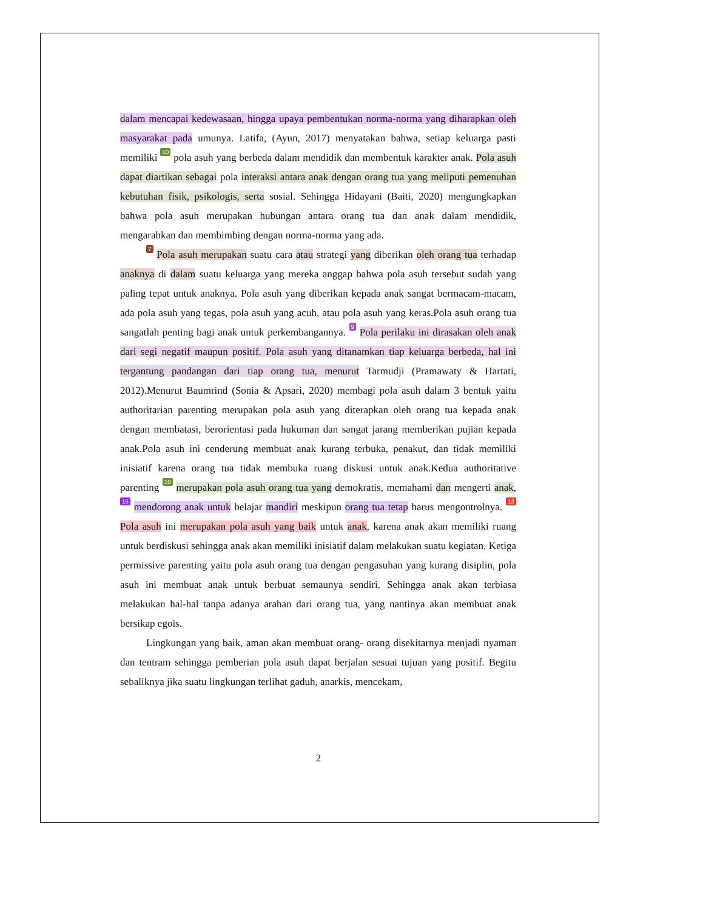dalam mencapai kedewasaan, hingga upaya pembentukan norma-norma yang diharapkan oleh masyarakat pada umunya. Latifa, (Ayun, 2017) menyatakan bahwa, setiap keluarga pasti memiliki 10 pola asuh yang berbeda dalam mendidik dan membentuk karakter anak. Pola asuh dapat diartikan sebagai pola interaksi antara anak dengan orang tua yang meliputi pemenuhan kebutuhan fisik, psikologis, serta sosial. Sehingga Hidayani (Baiti, 2020) mengungkapkan bahwa pola asuh merupakan hubungan antara orang tua dan anak dalam mendidik, mengarahkan dan membimbing dengan norma-norma yang ada.
7 Pola asuh merupakan suatu cara atau strategi yang diberikan oleh orang tua terhadap anaknya di dalam suatu keluarga yang mereka anggap bahwa pola asuh tersebut sudah yang paling tepat untuk anaknya. Pola asuh yang diberikan kepada anak sangat bermacam-macam, ada pola asuh yang tegas, pola asuh yang acuh, atau pola asuh yang keras.Pola asuh orang tua sangatlah penting bagi anak untuk perkembangannya. 9 Pola perilaku ini dirasakan oleh anak dari segi negatif maupun positif. Pola asuh yang ditanamkan tiap keluarga berbeda, hal ini tergantung pandangan dari tiap orang tua, menurut Tarmudji (Pramawaty & Hartati, 2012).Menurut Baumrind (Sonia & Apsari, 2020) membagi pola asuh dalam 3 bentuk yaitu authoritarian parenting merupakan pola asuh yang diterapkan oleh orang tua kepada anak dengan membatasi, berorientasi pada hukuman dan sangat jarang memberikan pujian kepada anak.Pola asuh ini cenderung membuat anak kurang terbuka, penakut, dan tidak memiliki inisiatif karena orang tua tidak membuka ruang diskusi untuk anak.Kedua authoritative parenting 10 merupakan pola asuh orang tua yang demokratis, memahami dan mengerti anak, 15 mendorong anak untuk belajar mandiri meskipun orang tua tetap harus mengontrolnya. 13 Pola asuh ini merupakan pola asuh yang baik untuk anak, karena anak akan memiliki ruang untuk berdiskusi sehingga anak akan memiliki inisiatif dalam melakukan suatu kegiatan. Ketiga permissive parenting yaitu pola asuh orang tua dengan pengasuhan yang kurang disiplin, pola asuh ini membuat anak untuk berbuat semaunya sendiri. Sehingga anak akan terbiasa melakukan hal-hal tanpa adanya arahan dari orang tua, yang nantinya akan membuat anak bersikap egois.
Lingkungan yang baik, aman akan membuat orang- orang disekitarnya menjadi nyaman dan tentram sehingga pemberian pola asuh dapat berjalan sesuai tujuan yang positif. Begitu sebaliknya jika suatu lingkungan terlihat gaduh, anarkis, mencekam,
2